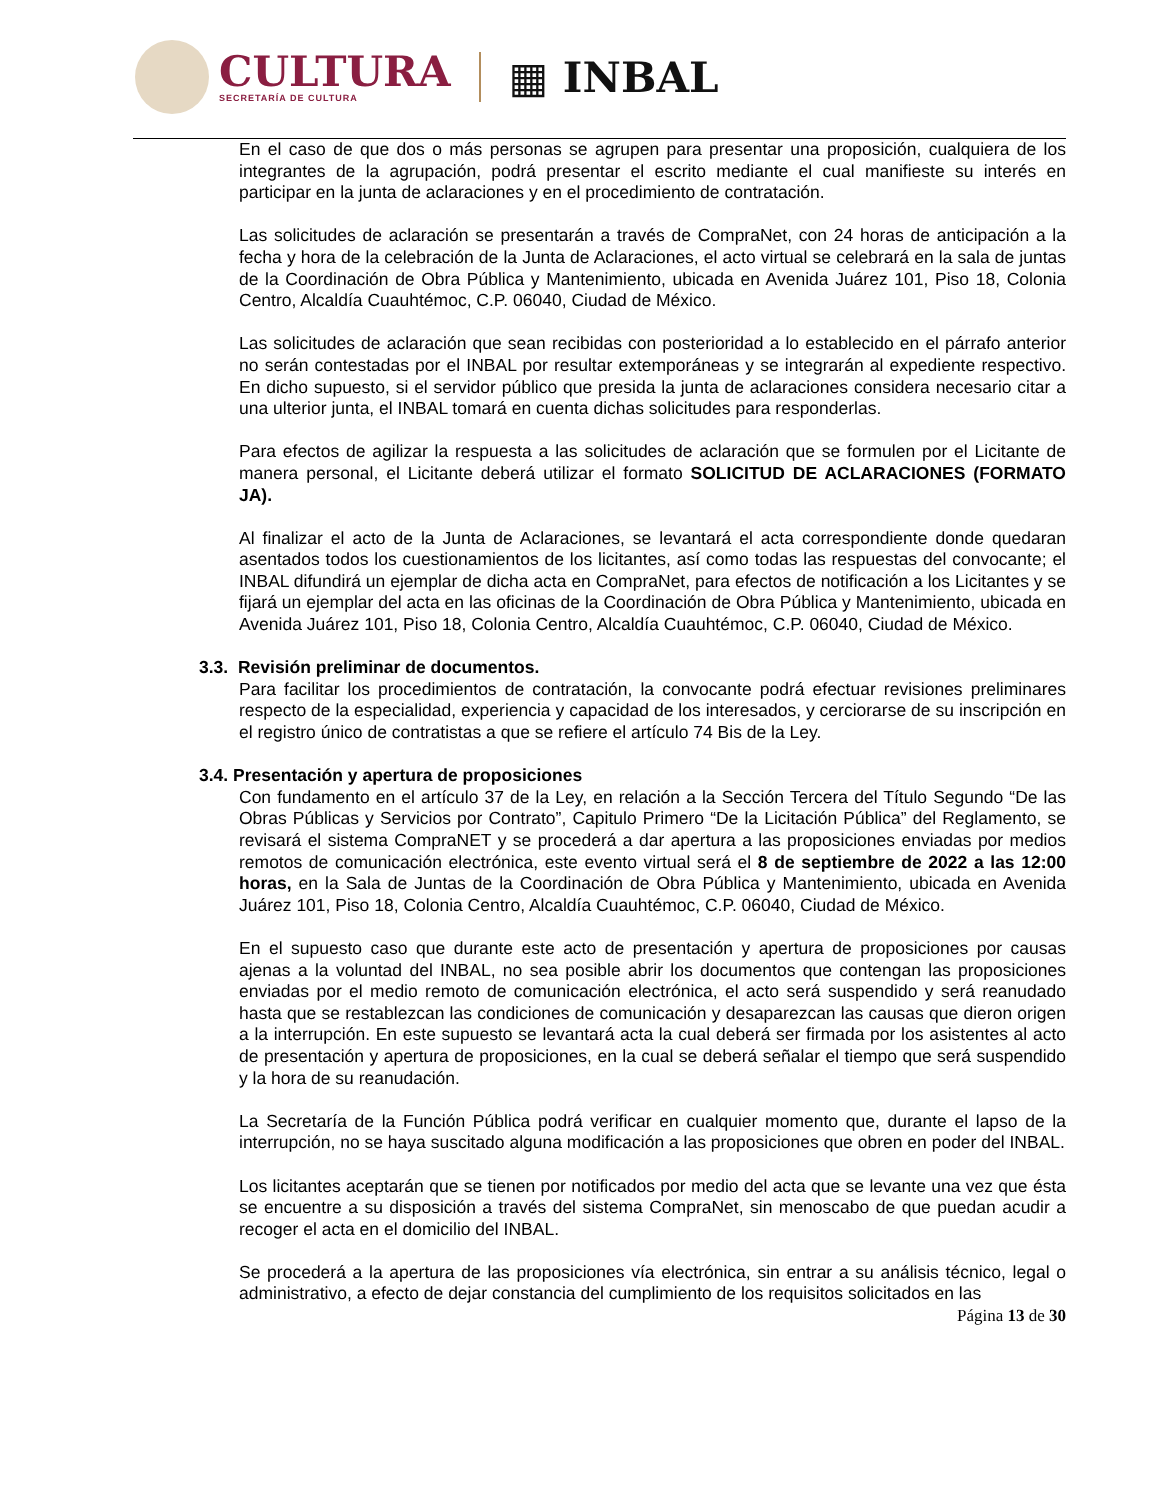CULTURA
SECRETARÍA DE CULTURA
▦ INBAL
En el caso de que dos o más personas se agrupen para presentar una proposición, cualquiera de los integrantes de la agrupación, podrá presentar el escrito mediante el cual manifieste su interés en participar en la junta de aclaraciones y en el procedimiento de contratación.
Las solicitudes de aclaración se presentarán a través de CompraNet, con 24 horas de anticipación a la fecha y hora de la celebración de la Junta de Aclaraciones, el acto virtual se celebrará en la sala de juntas de la Coordinación de Obra Pública y Mantenimiento, ubicada en Avenida Juárez 101, Piso 18, Colonia Centro, Alcaldía Cuauhtémoc, C.P. 06040, Ciudad de México.
Las solicitudes de aclaración que sean recibidas con posterioridad a lo establecido en el párrafo anterior no serán contestadas por el INBAL por resultar extemporáneas y se integrarán al expediente respectivo. En dicho supuesto, si el servidor público que presida la junta de aclaraciones considera necesario citar a una ulterior junta, el INBAL tomará en cuenta dichas solicitudes para responderlas.
Para efectos de agilizar la respuesta a las solicitudes de aclaración que se formulen por el Licitante de manera personal, el Licitante deberá utilizar el formato SOLICITUD DE ACLARACIONES (FORMATO JA).
Al finalizar el acto de la Junta de Aclaraciones, se levantará el acta correspondiente donde quedaran asentados todos los cuestionamientos de los licitantes, así como todas las respuestas del convocante; el INBAL difundirá un ejemplar de dicha acta en CompraNet, para efectos de notificación a los Licitantes y se fijará un ejemplar del acta en las oficinas de la Coordinación de Obra Pública y Mantenimiento, ubicada en Avenida Juárez 101, Piso 18, Colonia Centro, Alcaldía Cuauhtémoc, C.P. 06040, Ciudad de México.
3.3. Revisión preliminar de documentos.
Para facilitar los procedimientos de contratación, la convocante podrá efectuar revisiones preliminares respecto de la especialidad, experiencia y capacidad de los interesados, y cerciorarse de su inscripción en el registro único de contratistas a que se refiere el artículo 74 Bis de la Ley.
3.4. Presentación y apertura de proposiciones
Con fundamento en el artículo 37 de la Ley, en relación a la Sección Tercera del Título Segundo “De las Obras Públicas y Servicios por Contrato”, Capitulo Primero “De la Licitación Pública” del Reglamento, se revisará el sistema CompraNET y se procederá a dar apertura a las proposiciones enviadas por medios remotos de comunicación electrónica, este evento virtual será el 8 de septiembre de 2022 a las 12:00 horas, en la Sala de Juntas de la Coordinación de Obra Pública y Mantenimiento, ubicada en Avenida Juárez 101, Piso 18, Colonia Centro, Alcaldía Cuauhtémoc, C.P. 06040, Ciudad de México.
En el supuesto caso que durante este acto de presentación y apertura de proposiciones por causas ajenas a la voluntad del INBAL, no sea posible abrir los documentos que contengan las proposiciones enviadas por el medio remoto de comunicación electrónica, el acto será suspendido y será reanudado hasta que se restablezcan las condiciones de comunicación y desaparezcan las causas que dieron origen a la interrupción. En este supuesto se levantará acta la cual deberá ser firmada por los asistentes al acto de presentación y apertura de proposiciones, en la cual se deberá señalar el tiempo que será suspendido y la hora de su reanudación.
La Secretaría de la Función Pública podrá verificar en cualquier momento que, durante el lapso de la interrupción, no se haya suscitado alguna modificación a las proposiciones que obren en poder del INBAL.
Los licitantes aceptarán que se tienen por notificados por medio del acta que se levante una vez que ésta se encuentre a su disposición a través del sistema CompraNet, sin menoscabo de que puedan acudir a recoger el acta en el domicilio del INBAL.
Se procederá a la apertura de las proposiciones vía electrónica, sin entrar a su análisis técnico, legal o administrativo, a efecto de dejar constancia del cumplimiento de los requisitos solicitados en las
Página 13 de 30